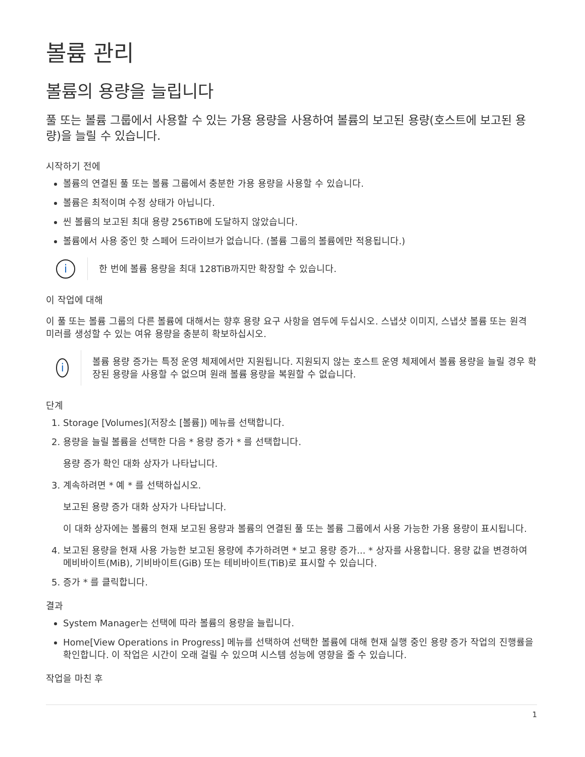볼륨 관리
볼륨의 용량을 늘립니다
풀 또는 볼륨 그룹에서 사용할 수 있는 가용 용량을 사용하여 볼륨의 보고된 용량(호스트에 보고된 용량)을 늘릴 수 있습니다.
시작하기 전에
볼륨의 연결된 풀 또는 볼륨 그룹에서 충분한 가용 용량을 사용할 수 있습니다.
볼륨은 최적이며 수정 상태가 아닙니다.
씬 볼륨의 보고된 최대 용량 256TiB에 도달하지 않았습니다.
볼륨에서 사용 중인 핫 스페어 드라이브가 없습니다. (볼륨 그룹의 볼륨에만 적용됩니다.)
i
한 번에 볼륨 용량을 최대 128TiB까지만 확장할 수 있습니다.
이 작업에 대해
이 풀 또는 볼륨 그룹의 다른 볼륨에 대해서는 향후 용량 요구 사항을 염두에 두십시오. 스냅샷 이미지, 스냅샷 볼륨 또는 원격 미러를 생성할 수 있는 여유 용량을 충분히 확보하십시오.
i
볼륨 용량 증가는 특정 운영 체제에서만 지원됩니다. 지원되지 않는 호스트 운영 체제에서 볼륨 용량을 늘릴 경우 확장된 용량을 사용할 수 없으며 원래 볼륨 용량을 복원할 수 없습니다.
단계
1. Storage [Volumes](저장소 [볼륨]) 메뉴를 선택합니다.
2. 용량을 늘릴 볼륨을 선택한 다음 * 용량 증가 * 를 선택합니다.
용량 증가 확인 대화 상자가 나타납니다.
3. 계속하려면 * 예 * 를 선택하십시오.
보고된 용량 증가 대화 상자가 나타납니다.
이 대화 상자에는 볼륨의 현재 보고된 용량과 볼륨의 연결된 풀 또는 볼륨 그룹에서 사용 가능한 가용 용량이 표시됩니다.
4. 보고된 용량을 현재 사용 가능한 보고된 용량에 추가하려면 * 보고 용량 증가... * 상자를 사용합니다. 용량 값을 변경하여 메비바이트(MiB), 기비바이트(GiB) 또는 테비바이트(TiB)로 표시할 수 있습니다.
5. 증가 * 를 클릭합니다.
결과
System Manager는 선택에 따라 볼륨의 용량을 늘립니다.
Home[View Operations in Progress] 메뉴를 선택하여 선택한 볼륨에 대해 현재 실행 중인 용량 증가 작업의 진행률을 확인합니다. 이 작업은 시간이 오래 걸릴 수 있으며 시스템 성능에 영향을 줄 수 있습니다.
작업을 마친 후
1